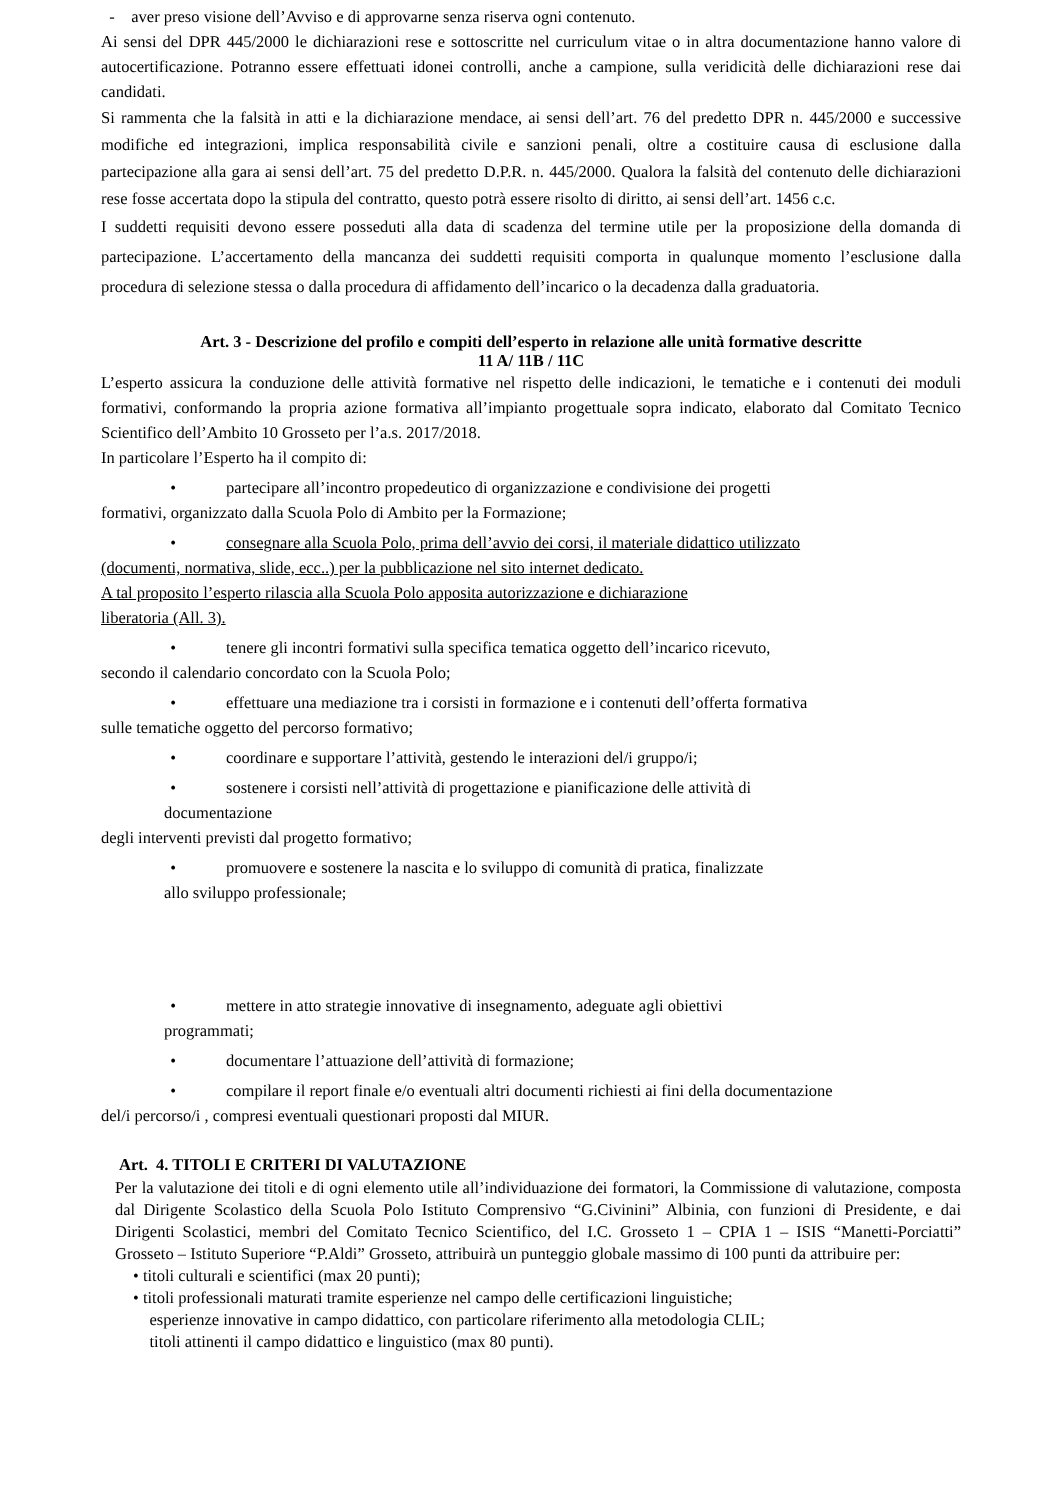- aver preso visione dell’Avviso e di approvarne senza riserva ogni contenuto.
Ai sensi del DPR 445/2000 le dichiarazioni rese e sottoscritte nel curriculum vitae o in altra documentazione hanno valore di autocertificazione. Potranno essere effettuati idonei controlli, anche a campione, sulla veridicità delle dichiarazioni rese dai candidati.
Si rammenta che la falsità in atti e la dichiarazione mendace, ai sensi dell’art. 76 del predetto DPR n. 445/2000 e successive modifiche ed integrazioni, implica responsabilità civile e sanzioni penali, oltre a costituire causa di esclusione dalla partecipazione alla gara ai sensi dell’art. 75 del predetto D.P.R. n. 445/2000. Qualora la falsità del contenuto delle dichiarazioni rese fosse accertata dopo la stipula del contratto, questo potrà essere risolto di diritto, ai sensi dell’art. 1456 c.c.
I suddetti requisiti devono essere posseduti alla data di scadenza del termine utile per la proposizione della domanda di partecipazione. L’accertamento della mancanza dei suddetti requisiti comporta in qualunque momento l’esclusione dalla procedura di selezione stessa o dalla procedura di affidamento dell’incarico o la decadenza dalla graduatoria.
Art. 3 - Descrizione del profilo e compiti dell’esperto in relazione alle unità formative descritte
11 A/ 11B / 11C
L’esperto assicura la conduzione delle attività formative nel rispetto delle indicazioni, le tematiche e i contenuti dei moduli formativi, conformando la propria azione formativa all’impianto progettuale sopra indicato, elaborato dal Comitato Tecnico Scientifico dell’Ambito 10 Grosseto per l’a.s. 2017/2018.
In particolare l’Esperto ha il compito di:
• partecipare all’incontro propedeutico di organizzazione e condivisione dei progetti
formativi, organizzato dalla Scuola Polo di Ambito per la Formazione;
• consegnare alla Scuola Polo, prima dell’avvio dei corsi, il materiale didattico utilizzato
(documenti, normativa, slide, ecc..) per la pubblicazione nel sito internet dedicato.
A tal proposito l’esperto rilascia alla Scuola Polo apposita autorizzazione e dichiarazione
liberatoria (All. 3).
• tenere gli incontri formativi sulla specifica tematica oggetto dell’incarico ricevuto,
secondo il calendario concordato con la Scuola Polo;
• effettuare una mediazione tra i corsisti in formazione e i contenuti dell’offerta formativa
sulle tematiche oggetto del percorso formativo;
• coordinare e supportare l’attività, gestendo le interazioni del/i gruppo/i;
• sostenere i corsisti nell’attività di progettazione e pianificazione delle attività di
documentazione
degli interventi previsti dal progetto formativo;
• promuovere e sostenere la nascita e lo sviluppo di comunità di pratica, finalizzate
allo sviluppo professionale;
• mettere in atto strategie innovative di insegnamento, adeguate agli obiettivi
programmati;
• documentare l’attuazione dell’attività di formazione;
• compilare il report finale e/o eventuali altri documenti richiesti ai fini della documentazione
del/i percorso/i , compresi eventuali questionari proposti dal MIUR.
Art. 4. TITOLI E CRITERI DI VALUTAZIONE
Per la valutazione dei titoli e di ogni elemento utile all’individuazione dei formatori, la Commissione di valutazione, composta dal Dirigente Scolastico della Scuola Polo Istituto Comprensivo “G.Civinini” Albinia, con funzioni di Presidente, e dai Dirigenti Scolastici, membri del Comitato Tecnico Scientifico, del I.C. Grosseto 1 – CPIA 1 – ISIS “Manetti-Porciatti” Grosseto – Istituto Superiore “P.Aldi” Grosseto, attribuirà un punteggio globale massimo di 100 punti da attribuire per:
• titoli culturali e scientifici (max 20 punti);
• titoli professionali maturati tramite esperienze nel campo delle certificazioni linguistiche;
esperienze innovative in campo didattico, con particolare riferimento alla metodologia CLIL;
titoli attinenti il campo didattico e linguistico (max 80 punti).